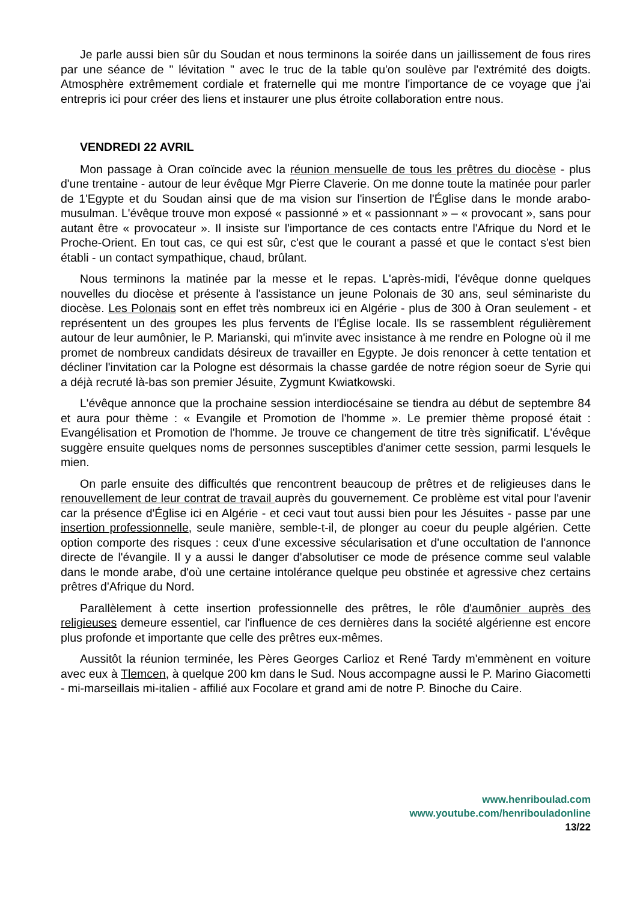Je parle aussi bien sûr du Soudan et nous terminons la soirée dans un jaillissement de fous rires par une séance de " lévitation " avec le truc de la table qu'on soulève par l'extrémité des doigts. Atmosphère extrêmement cordiale et fraternelle qui me montre l'importance de ce voyage que j'ai entrepris ici pour créer des liens et instaurer une plus étroite collaboration entre nous.
VENDREDI 22 AVRIL
Mon passage à Oran coïncide avec la réunion mensuelle de tous les prêtres du diocèse - plus d'une trentaine - autour de leur évêque Mgr Pierre Claverie. On me donne toute la matinée pour parler de 1'Egypte et du Soudan ainsi que de ma vision sur l'insertion de l'Église dans le monde arabo-musulman. L'évêque trouve mon exposé « passionné » et « passionnant » – « provocant », sans pour autant être « provocateur ». Il insiste sur l'importance de ces contacts entre l'Afrique du Nord et le Proche-Orient. En tout cas, ce qui est sûr, c'est que le courant a passé et que le contact s'est bien établi - un contact sympathique, chaud, brûlant.
Nous terminons la matinée par la messe et le repas. L'après-midi, l'évêque donne quelques nouvelles du diocèse et présente à l'assistance un jeune Polonais de 30 ans, seul séminariste du diocèse. Les Polonais sont en effet très nombreux ici en Algérie - plus de 300 à Oran seulement - et représentent un des groupes les plus fervents de l'Église locale. Ils se rassemblent régulièrement autour de leur aumônier, le P. Marianski, qui m'invite avec insistance à me rendre en Pologne où il me promet de nombreux candidats désireux de travailler en Egypte. Je dois renoncer à cette tentation et décliner l'invitation car la Pologne est désormais la chasse gardée de notre région soeur de Syrie qui a déjà recruté là-bas son premier Jésuite, Zygmunt Kwiatkowski.
L'évêque annonce que la prochaine session interdiocésaine se tiendra au début de septembre 84 et aura pour thème : « Evangile et Promotion de l'homme ». Le premier thème proposé était : Evangélisation et Promotion de l'homme. Je trouve ce changement de titre très significatif. L'évêque suggère ensuite quelques noms de personnes susceptibles d'animer cette session, parmi lesquels le mien.
On parle ensuite des difficultés que rencontrent beaucoup de prêtres et de religieuses dans le renouvellement de leur contrat de travail auprès du gouvernement. Ce problème est vital pour l'avenir car la présence d'Église ici en Algérie - et ceci vaut tout aussi bien pour les Jésuites - passe par une insertion professionnelle, seule manière, semble-t-il, de plonger au coeur du peuple algérien. Cette option comporte des risques : ceux d'une excessive sécularisation et d'une occultation de l'annonce directe de l'évangile. Il y a aussi le danger d'absolutiser ce mode de présence comme seul valable dans le monde arabe, d'où une certaine intolérance quelque peu obstinée et agressive chez certains prêtres d'Afrique du Nord.
Parallèlement à cette insertion professionnelle des prêtres, le rôle d'aumônier auprès des religieuses demeure essentiel, car l'influence de ces dernières dans la société algérienne est encore plus profonde et importante que celle des prêtres eux-mêmes.
Aussitôt la réunion terminée, les Pères Georges Carlioz et René Tardy m'emmènent en voiture avec eux à Tlemcen, à quelque 200 km dans le Sud. Nous accompagne aussi le P. Marino Giacometti - mi-marseillais mi-italien - affilié aux Focolare et grand ami de notre P. Binoche du Caire.
www.henriboulad.com
www.youtube.com/henribouladonline
13/22